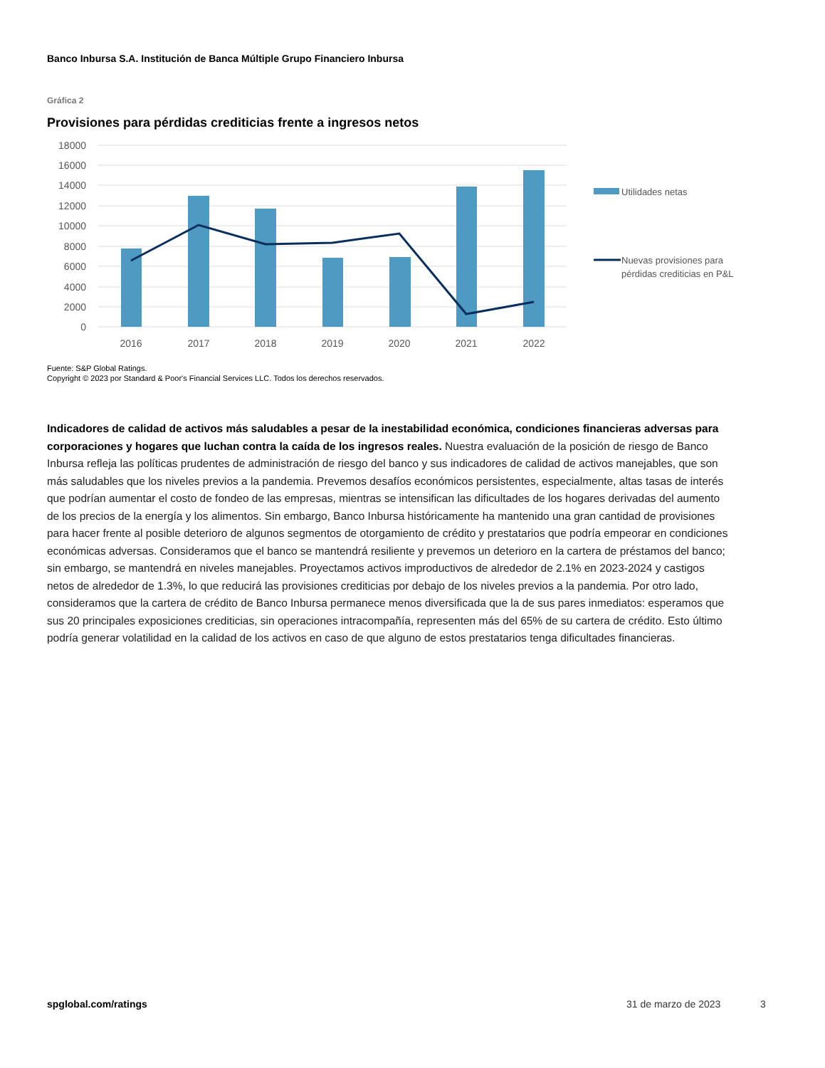Banco Inbursa S.A. Institución de Banca Múltiple Grupo Financiero Inbursa
Gráfica 2
Provisiones para pérdidas crediticias frente a ingresos netos
18000
16000
14000
12000
10000
8000
6000
4000
2000
0
2016
2017
2018
2019
2020
2021
2022
Utilidades netas
Nuevas provisiones para
pérdidas crediticias en P&L
Fuente: S&P Global Ratings.
Copyright © 2023 por Standard & Poor's Financial Services LLC. Todos los derechos reservados.
Indicadores de calidad de activos más saludables a pesar de la inestabilidad económica, condiciones financieras adversas para corporaciones y hogares que luchan contra la caída de los ingresos reales. Nuestra evaluación de la posición de riesgo de Banco Inbursa refleja las políticas prudentes de administración de riesgo del banco y sus indicadores de calidad de activos manejables, que son más saludables que los niveles previos a la pandemia. Prevemos desafíos económicos persistentes, especialmente, altas tasas de interés que podrían aumentar el costo de fondeo de las empresas, mientras se intensifican las dificultades de los hogares derivadas del aumento de los precios de la energía y los alimentos. Sin embargo, Banco Inbursa históricamente ha mantenido una gran cantidad de provisiones para hacer frente al posible deterioro de algunos segmentos de otorgamiento de crédito y prestatarios que podría empeorar en condiciones económicas adversas. Consideramos que el banco se mantendrá resiliente y prevemos un deterioro en la cartera de préstamos del banco; sin embargo, se mantendrá en niveles manejables. Proyectamos activos improductivos de alrededor de 2.1% en 2023-2024 y castigos netos de alrededor de 1.3%, lo que reducirá las provisiones crediticias por debajo de los niveles previos a la pandemia. Por otro lado, consideramos que la cartera de crédito de Banco Inbursa permanece menos diversificada que la de sus pares inmediatos: esperamos que sus 20 principales exposiciones crediticias, sin operaciones intracompañía, representen más del 65% de su cartera de crédito. Esto último podría generar volatilidad en la calidad de los activos en caso de que alguno de estos prestatarios tenga dificultades financieras.
spglobal.com/ratings 31 de marzo de 2023 3